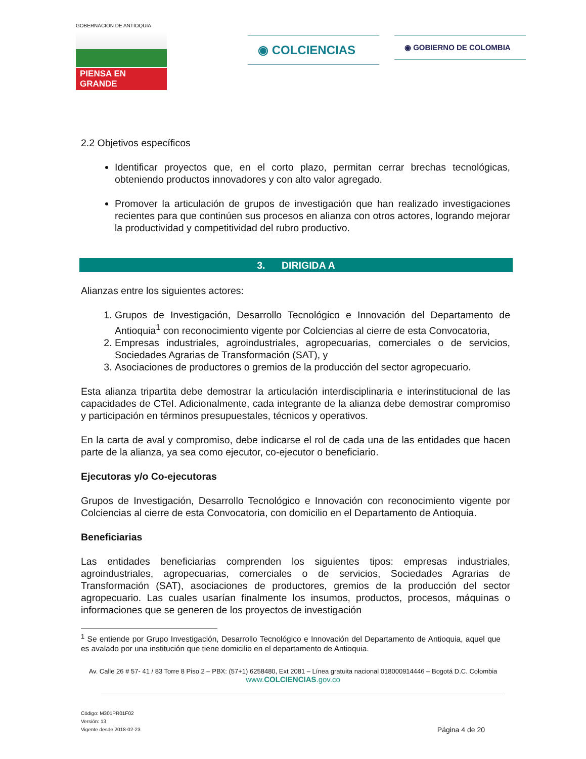GOBERNACIÓN DE ANTIOQUIA
PIENSA EN GRANDE
◉ COLCIENCIAS
◉ GOBIERNO DE COLOMBIA
2.2 Objetivos específicos
Identificar proyectos que, en el corto plazo, permitan cerrar brechas tecnológicas, obteniendo productos innovadores y con alto valor agregado.
Promover la articulación de grupos de investigación que han realizado investigaciones recientes para que continúen sus procesos en alianza con otros actores, logrando mejorar la productividad y competitividad del rubro productivo.
3. DIRIGIDA A
Alianzas entre los siguientes actores:
1. Grupos de Investigación, Desarrollo Tecnológico e Innovación del Departamento de Antioquia<sup>1</sup> con reconocimiento vigente por Colciencias al cierre de esta Convocatoria,
2. Empresas industriales, agroindustriales, agropecuarias, comerciales o de servicios, Sociedades Agrarias de Transformación (SAT), y
3. Asociaciones de productores o gremios de la producción del sector agropecuario.
Esta alianza tripartita debe demostrar la articulación interdisciplinaria e interinstitucional de las capacidades de CTeI. Adicionalmente, cada integrante de la alianza debe demostrar compromiso y participación en términos presupuestales, técnicos y operativos.
En la carta de aval y compromiso, debe indicarse el rol de cada una de las entidades que hacen parte de la alianza, ya sea como ejecutor, co-ejecutor o beneficiario.
Ejecutoras y/o Co-ejecutoras
Grupos de Investigación, Desarrollo Tecnológico e Innovación con reconocimiento vigente por Colciencias al cierre de esta Convocatoria, con domicilio en el Departamento de Antioquia.
Beneficiarias
Las entidades beneficiarias comprenden los siguientes tipos: empresas industriales, agroindustriales, agropecuarias, comerciales o de servicios, Sociedades Agrarias de Transformación (SAT), asociaciones de productores, gremios de la producción del sector agropecuario. Las cuales usarían finalmente los insumos, productos, procesos, máquinas o informaciones que se generen de los proyectos de investigación
<sup>1</sup> Se entiende por Grupo Investigación, Desarrollo Tecnológico e Innovación del Departamento de Antioquia, aquel que es avalado por una institución que tiene domicilio en el departamento de Antioquia.
Av. Calle 26 # 57- 41 / 83 Torre 8 Piso 2 – PBX: (57+1) 6258480, Ext 2081 – Línea gratuita nacional 018000914446 – Bogotá D.C. Colombia
www.COLCIENCIAS.gov.co
Código: M301PR01F02
Versión: 13
Vigente desde 2018-02-23
Página 4 de 20